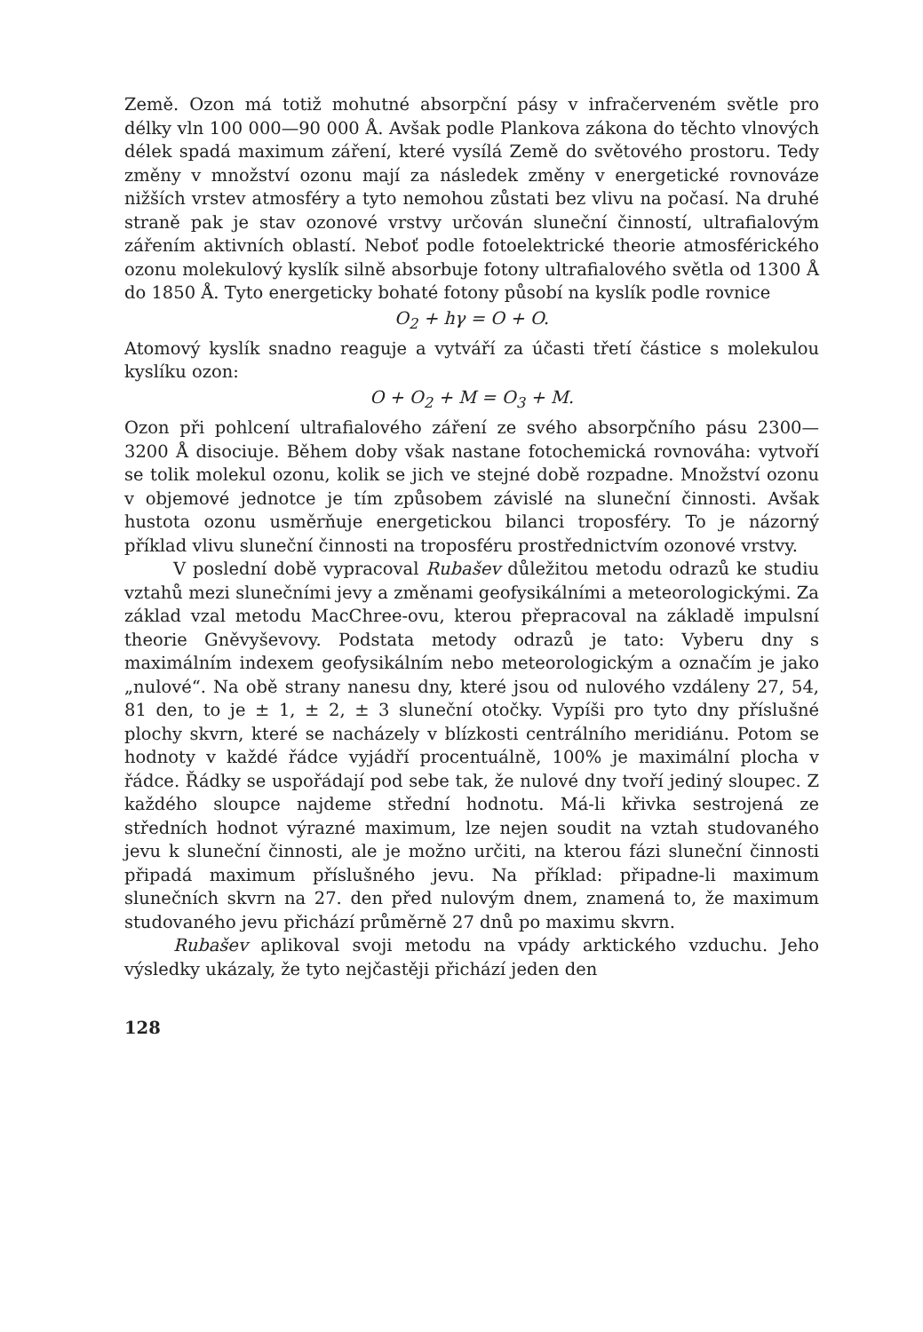Země. Ozon má totiž mohutné absorpční pásy v infračerveném světle pro délky vln 100 000—90 000 Å. Avšak podle Plankova zákona do těchto vlnových délek spadá maximum záření, které vysílá Země do světového prostoru. Tedy změny v množství ozonu mají za následek změny v energetické rovnováze nižších vrstev atmosféry a tyto nemohou zůstati bez vlivu na počasí. Na druhé straně pak je stav ozonové vrstvy určován sluneční činností, ultrafialovým zářením aktivních oblastí. Neboť podle fotoelektrické theorie atmosférického ozonu molekulový kyslík silně absorbuje fotony ultrafialového světla od 1300 Å do 1850 Å. Tyto energeticky bohaté fotony působí na kyslík podle rovnice
O<sub>2</sub> + hγ = O + O.
Atomový kyslík snadno reaguje a vytváří za účasti třetí částice s molekulou kyslíku ozon:
O + O<sub>2</sub> + M = O<sub>3</sub> + M.
Ozon při pohlcení ultrafialového záření ze svého absorpčního pásu 2300—3200 Å disociuje. Během doby však nastane fotochemická rovnováha: vytvoří se tolik molekul ozonu, kolik se jich ve stejné době rozpadne. Množství ozonu v objemové jednotce je tím způsobem závislé na sluneční činnosti. Avšak hustota ozonu usměrňuje energetickou bilanci troposféry. To je názorný příklad vlivu sluneční činnosti na troposféru prostřednictvím ozonové vrstvy.
V poslední době vypracoval Rubašev důležitou metodu odrazů ke studiu vztahů mezi slunečními jevy a změnami geofysikálními a meteorologickými. Za základ vzal metodu MacChree-ovu, kterou přepracoval na základě impulsní theorie Gněvyševovy. Podstata metody odrazů je tato: Vyberu dny s maximálním indexem geofysikálním nebo meteorologickým a označím je jako „nulové“. Na obě strany nanesu dny, které jsou od nulového vzdáleny 27, 54, 81 den, to je ± 1, ± 2, ± 3 sluneční otočky. Vypíši pro tyto dny příslušné plochy skvrn, které se nacházely v blízkosti centrálního meridiánu. Potom se hodnoty v každé řádce vyjádří procentuálně, 100% je maximální plocha v řádce. Řádky se uspořádají pod sebe tak, že nulové dny tvoří jediný sloupec. Z každého sloupce najdeme střední hodnotu. Má-li křivka sestrojená ze středních hodnot výrazné maximum, lze nejen soudit na vztah studovaného jevu k sluneční činnosti, ale je možno určiti, na kterou fázi sluneční činnosti připadá maximum příslušného jevu. Na příklad: připadne-li maximum slunečních skvrn na 27. den před nulovým dnem, znamená to, že maximum studovaného jevu přichází průměrně 27 dnů po maximu skvrn.
Rubašev aplikoval svoji metodu na vpády arktického vzduchu. Jeho výsledky ukázaly, že tyto nejčastěji přichází jeden den
128